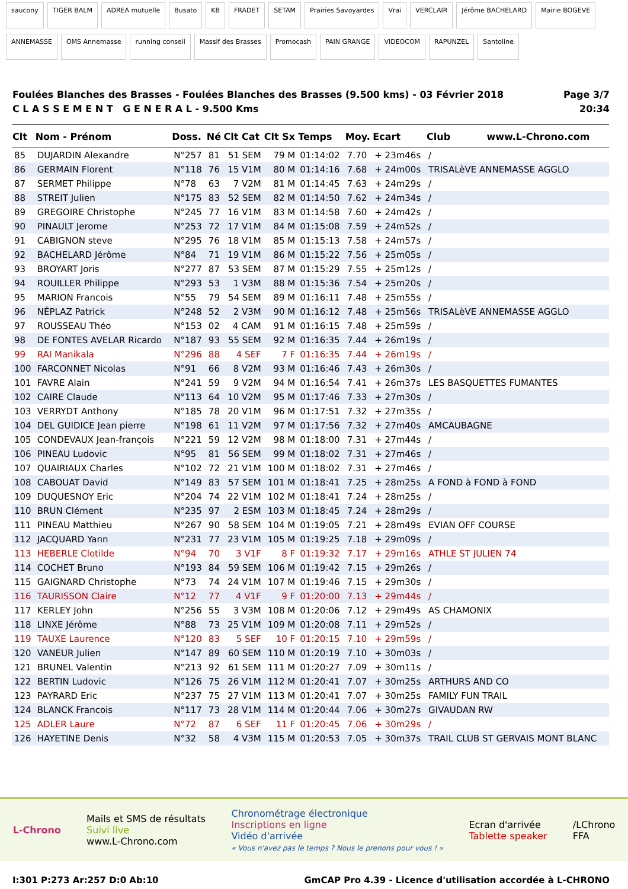saucony TIGER BALM ADREA mutuelle Busato KB FRADET SETAM Prairies Savoyardes Vrai VERCLAIR Jérôme BACHELARD Mairie BOGEVE ANNEMASSE OMS Annemasse running conseil Massif des Brasses Promocash PAIN GRANGE VIDEOCOM RAPUNZEL Santoline
Foulées Blanches des Brasses - Foulées Blanches des Brasses (9.500 kms) - 03 Février 2018
C L A S S E M E N T G E N E R A L - 9.500 Kms
Page 3/7
20:34
| Clt | Nom - Prénom | Doss. | Né | Clt Cat | Clt Sx | Temps | Moy. | Ecart | Club www.L-Chrono.com |
| --- | --- | --- | --- | --- | --- | --- | --- | --- | --- |
| 85 | DUJARDIN Alexandre | N°257 | 81 | 51 SEM | 79 M | 01:14:02 | 7.70 | + 23m46s | / |
| 86 | GERMAIN Florent | N°118 | 76 | 15 V1M | 80 M | 01:14:16 | 7.68 | + 24m00s | TRISALèVE ANNEMASSE AGGLO |
| 87 | SERMET Philippe | N°78 | 63 | 7 V2M | 81 M | 01:14:45 | 7.63 | + 24m29s | / |
| 88 | STREIT Julien | N°175 | 83 | 52 SEM | 82 M | 01:14:50 | 7.62 | + 24m34s | / |
| 89 | GREGOIRE Christophe | N°245 | 77 | 16 V1M | 83 M | 01:14:58 | 7.60 | + 24m42s | / |
| 90 | PINAULT Jerome | N°253 | 72 | 17 V1M | 84 M | 01:15:08 | 7.59 | + 24m52s | / |
| 91 | CABIGNON steve | N°295 | 76 | 18 V1M | 85 M | 01:15:13 | 7.58 | + 24m57s | / |
| 92 | BACHELARD Jérôme | N°84 | 71 | 19 V1M | 86 M | 01:15:22 | 7.56 | + 25m05s | / |
| 93 | BROYART Joris | N°277 | 87 | 53 SEM | 87 M | 01:15:29 | 7.55 | + 25m12s | / |
| 94 | ROUILLER Philippe | N°293 | 53 | 1 V3M | 88 M | 01:15:36 | 7.54 | + 25m20s | / |
| 95 | MARION Francois | N°55 | 79 | 54 SEM | 89 M | 01:16:11 | 7.48 | + 25m55s | / |
| 96 | NÉPLAZ Patrick | N°248 | 52 | 2 V3M | 90 M | 01:16:12 | 7.48 | + 25m56s | TRISALèVE ANNEMASSE AGGLO |
| 97 | ROUSSEAU Théo | N°153 | 02 | 4 CAM | 91 M | 01:16:15 | 7.48 | + 25m59s | / |
| 98 | DE FONTES AVELAR Ricardo | N°187 | 93 | 55 SEM | 92 M | 01:16:35 | 7.44 | + 26m19s | / |
| 99 | RAI Manikala | N°296 | 88 | 4 SEF | 7 F | 01:16:35 | 7.44 | + 26m19s | / |
| 100 | FARCONNET Nicolas | N°91 | 66 | 8 V2M | 93 M | 01:16:46 | 7.43 | + 26m30s | / |
| 101 | FAVRE Alain | N°241 | 59 | 9 V2M | 94 M | 01:16:54 | 7.41 | + 26m37s | LES BASQUETTES FUMANTES |
| 102 | CAIRE Claude | N°113 | 64 | 10 V2M | 95 M | 01:17:46 | 7.33 | + 27m30s | / |
| 103 | VERRYDT Anthony | N°185 | 78 | 20 V1M | 96 M | 01:17:51 | 7.32 | + 27m35s | / |
| 104 | DEL GUIDICE Jean pierre | N°198 | 61 | 11 V2M | 97 M | 01:17:56 | 7.32 | + 27m40s | AMCAUBAGNE |
| 105 | CONDEVAUX Jean-françois | N°221 | 59 | 12 V2M | 98 M | 01:18:00 | 7.31 | + 27m44s | / |
| 106 | PINEAU Ludovic | N°95 | 81 | 56 SEM | 99 M | 01:18:02 | 7.31 | + 27m46s | / |
| 107 | QUAIRIAUX Charles | N°102 | 72 | 21 V1M | 100 M | 01:18:02 | 7.31 | + 27m46s | / |
| 108 | CABOUAT David | N°149 | 83 | 57 SEM | 101 M | 01:18:41 | 7.25 | + 28m25s | A FOND à FOND à FOND |
| 109 | DUQUESNOY Eric | N°204 | 74 | 22 V1M | 102 M | 01:18:41 | 7.24 | + 28m25s | / |
| 110 | BRUN Clément | N°235 | 97 | 2 ESM | 103 M | 01:18:45 | 7.24 | + 28m29s | / |
| 111 | PINEAU Matthieu | N°267 | 90 | 58 SEM | 104 M | 01:19:05 | 7.21 | + 28m49s | EVIAN OFF COURSE |
| 112 | JACQUARD Yann | N°231 | 77 | 23 V1M | 105 M | 01:19:25 | 7.18 | + 29m09s | / |
| 113 | HEBERLE Clotilde | N°94 | 70 | 3 V1F | 8 F | 01:19:32 | 7.17 | + 29m16s | ATHLE ST JULIEN 74 |
| 114 | COCHET Bruno | N°193 | 84 | 59 SEM | 106 M | 01:19:42 | 7.15 | + 29m26s | / |
| 115 | GAIGNARD Christophe | N°73 | 74 | 24 V1M | 107 M | 01:19:46 | 7.15 | + 29m30s | / |
| 116 | TAURISSON Claire | N°12 | 77 | 4 V1F | 9 F | 01:20:00 | 7.13 | + 29m44s | / |
| 117 | KERLEY John | N°256 | 55 | 3 V3M | 108 M | 01:20:06 | 7.12 | + 29m49s | AS CHAMONIX |
| 118 | LINXE Jérôme | N°88 | 73 | 25 V1M | 109 M | 01:20:08 | 7.11 | + 29m52s | / |
| 119 | TAUXE Laurence | N°120 | 83 | 5 SEF | 10 F | 01:20:15 | 7.10 | + 29m59s | / |
| 120 | VANEUR Julien | N°147 | 89 | 60 SEM | 110 M | 01:20:19 | 7.10 | + 30m03s | / |
| 121 | BRUNEL Valentin | N°213 | 92 | 61 SEM | 111 M | 01:20:27 | 7.09 | + 30m11s | / |
| 122 | BERTIN Ludovic | N°126 | 75 | 26 V1M | 112 M | 01:20:41 | 7.07 | + 30m25s | ARTHURS AND CO |
| 123 | PAYRARD Eric | N°237 | 75 | 27 V1M | 113 M | 01:20:41 | 7.07 | + 30m25s | FAMILY FUN TRAIL |
| 124 | BLANCK Francois | N°117 | 73 | 28 V1M | 114 M | 01:20:44 | 7.06 | + 30m27s | GIVAUDAN RW |
| 125 | ADLER Laure | N°72 | 87 | 6 SEF | 11 F | 01:20:45 | 7.06 | + 30m29s | / |
| 126 | HAYETINE Denis | N°32 | 58 | 4 V3M | 115 M | 01:20:53 | 7.05 | + 30m37s | TRAIL CLUB ST GERVAIS MONT BLANC |
L-Chrono
Mails et SMS de résultats
Suivi live
www.L-Chrono.com
Chronométrage électronique
Inscriptions en ligne
Vidéo d'arrivée
« Vous n'avez pas le temps ? Nous le prenons pour vous ! »
Ecran d'arrivée
Tablette speaker
/LChrono
FFA
I:301 P:273 Ar:257 D:0 Ab:10 GmCAP Pro 4.39 - Licence d'utilisation accordée à L-CHRONO